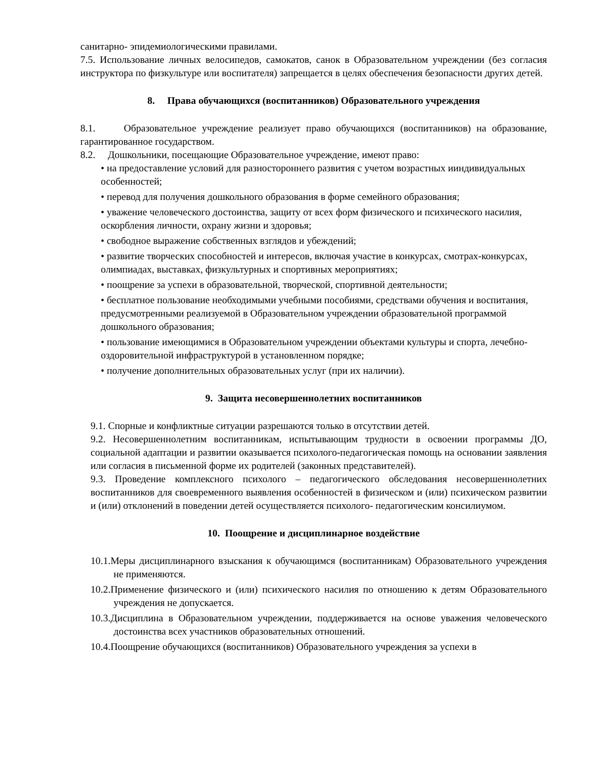санитарно- эпидемиологическими правилами.
7.5. Использование личных велосипедов, самокатов, санок в Образовательном учреждении (без согласия инструктора по физкультуре или воспитателя) запрещается в целях обеспечения безопасности других детей.
8. Права обучающихся (воспитанников) Образовательного учреждения
8.1. Образовательное учреждение реализует право обучающихся (воспитанников) на образование, гарантированное государством.
8.2. Дошкольники, посещающие Образовательное учреждение, имеют право:
• на предоставление условий для разностороннего развития с учетом возрастных ииндивидуальных особенностей;
• перевод для получения дошкольного образования в форме семейного образования;
• уважение человеческого достоинства, защиту от всех форм физического и психического насилия, оскорбления личности, охрану жизни и здоровья;
• свободное выражение собственных взглядов и убеждений;
• развитие творческих способностей и интересов, включая участие в конкурсах, смотрах-конкурсах, олимпиадах, выставках, физкультурных и спортивных мероприятиях;
• поощрение за успехи в образовательной, творческой, спортивной деятельности;
• бесплатное пользование необходимыми учебными пособиями, средствами обучения и воспитания, предусмотренными реализуемой в Образовательном учреждении образовательной программой дошкольного образования;
• пользование имеющимися в Образовательном учреждении объектами культуры и спорта, лечебно-оздоровительной инфраструктурой в установленном порядке;
• получение дополнительных образовательных услуг (при их наличии).
9. Защита несовершеннолетних воспитанников
9.1. Спорные и конфликтные ситуации разрешаются только в отсутствии детей.
9.2. Несовершеннолетним воспитанникам, испытывающим трудности в освоении программы ДО, социальной адаптации и развитии оказывается психолого-педагогическая помощь на основании заявления или согласия в письменной форме их родителей (законных представителей).
9.3. Проведение комплексного психолого – педагогического обследования несовершеннолетних воспитанников для своевременного выявления особенностей в физическом и (или) психическом развитии и (или) отклонений в поведении детей осуществляется психолого- педагогическим консилиумом.
10. Поощрение и дисциплинарное воздействие
10.1.Меры дисциплинарного взыскания к обучающимся (воспитанникам) Образовательного учреждения не применяются.
10.2.Применение физического и (или) психического насилия по отношению к детям Образовательного учреждения не допускается.
10.3.Дисциплина в Образовательном учреждении, поддерживается на основе уважения человеческого достоинства всех участников образовательных отношений.
10.4.Поощрение обучающихся (воспитанников) Образовательного учреждения за успехи в